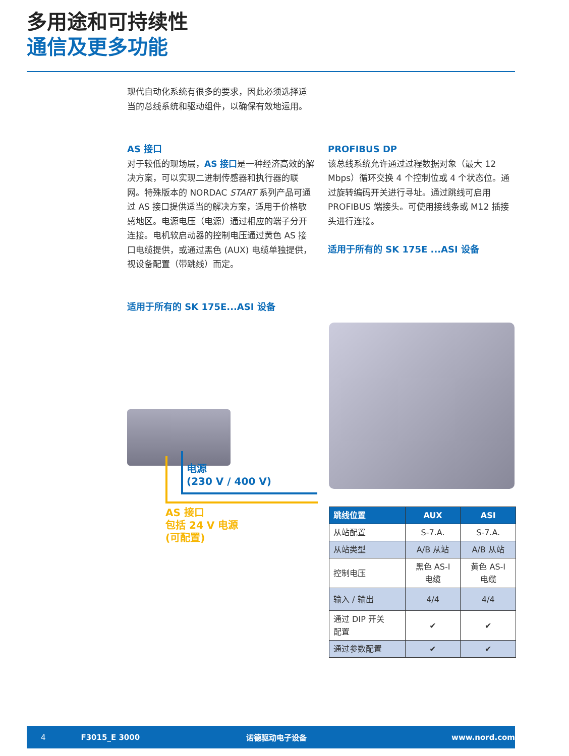多用途和可持续性
通信及更多功能
现代自动化系统有很多的要求，因此必须选择适当的总线系统和驱动组件，以确保有效地运用。
AS 接口
对于较低的现场层，AS 接口是一种经济高效的解决方案，可以实现二进制传感器和执行器的联网。特殊版本的 NORDAC START 系列产品可通过 AS 接口提供适当的解决方案，适用于价格敏感地区。电源电压（电源）通过相应的端子分开连接。电机软启动器的控制电压通过黄色 AS 接口电缆提供，或通过黑色 (AUX) 电缆单独提供，视设备配置（带跳线）而定。
PROFIBUS DP
该总线系统允许通过过程数据对象（最大 12 Mbps）循环交换 4 个控制位或 4 个状态位。通过旋转编码开关进行寻址。通过跳线可启用 PROFIBUS 端接头。可使用接线条或 M12 插接头进行连接。
适用于所有的 SK 175E ...ASI 设备
适用于所有的 SK 175E...ASI 设备
电源
(230 V / 400 V)
AS 接口
包括 24 V 电源
(可配置)
| 跳线位置 | AUX | ASI |
| --- | --- | --- |
| 从站配置 | S-7.A. | S-7.A. |
| 从站类型 | A/B 从站 | A/B 从站 |
| 控制电压 | 黑色 AS-I 电缆 | 黄色 AS-I 电缆 |
| 输入 / 输出 | 4/4 | 4/4 |
| 通过 DIP 开关 配置 | ✔ | ✔ |
| 通过参数配置 | ✔ | ✔ |
4 F3015_E 3000 诺德驱动电子设备 www.nord.com